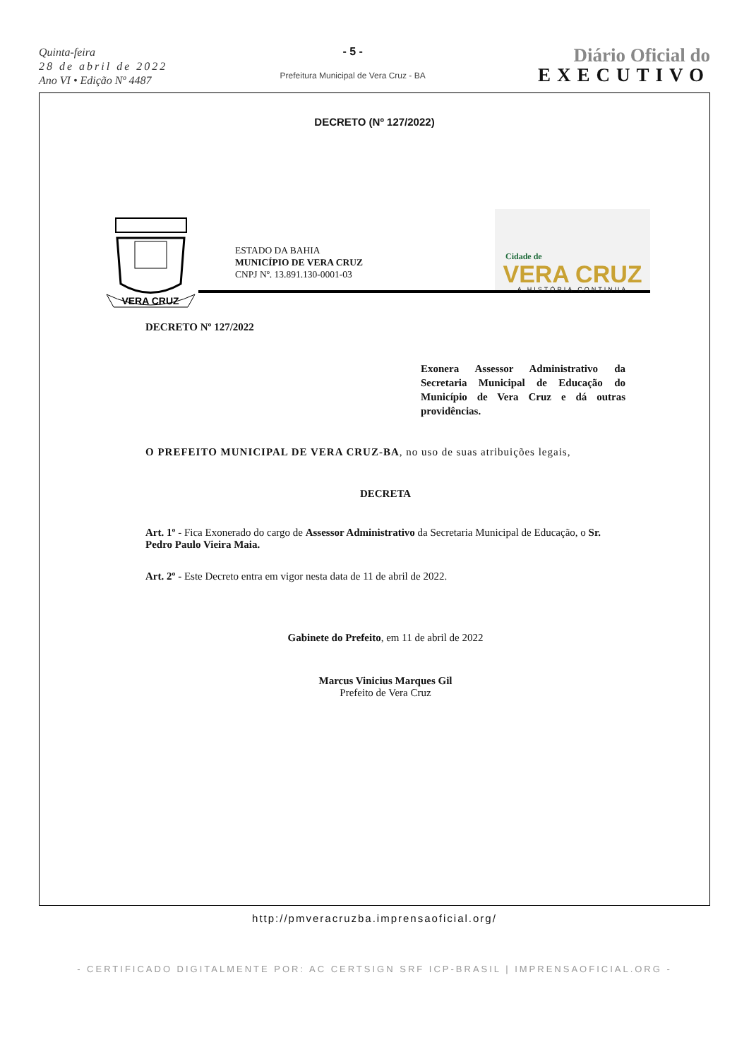Quinta-feira
28 de abril de 2022
Ano VI • Edição Nº 4487
- 5 -
Prefeitura Municipal de Vera Cruz - BA
Diário Oficial do
EXECUTIVO
DECRETO (Nº 127/2022)
VERA CRUZ
ESTADO DA BAHIA
MUNICÍPIO DE VERA CRUZ
CNPJ Nº. 13.891.130-0001-03
Cidade de
VERA CRUZ
A HISTÓRIA CONTINUA
DECRETO Nº 127/2022
Exonera Assessor Administrativo da Secretaria Municipal de Educação do Município de Vera Cruz e dá outras providências.
O PREFEITO MUNICIPAL DE VERA CRUZ-BA, no uso de suas atribuições legais,
DECRETA
Art. 1º - Fica Exonerado do cargo de Assessor Administrativo da Secretaria Municipal de Educação, o Sr. Pedro Paulo Vieira Maia.
Art. 2º - Este Decreto entra em vigor nesta data de 11 de abril de 2022.
Gabinete do Prefeito, em 11 de abril de 2022
Marcus Vinicius Marques Gil
Prefeito de Vera Cruz
http://pmveracruzba.imprensaoficial.org/
- CERTIFICADO DIGITALMENTE POR: AC CERTSIGN SRF ICP-BRASIL | IMPRENSAOFICIAL.ORG -